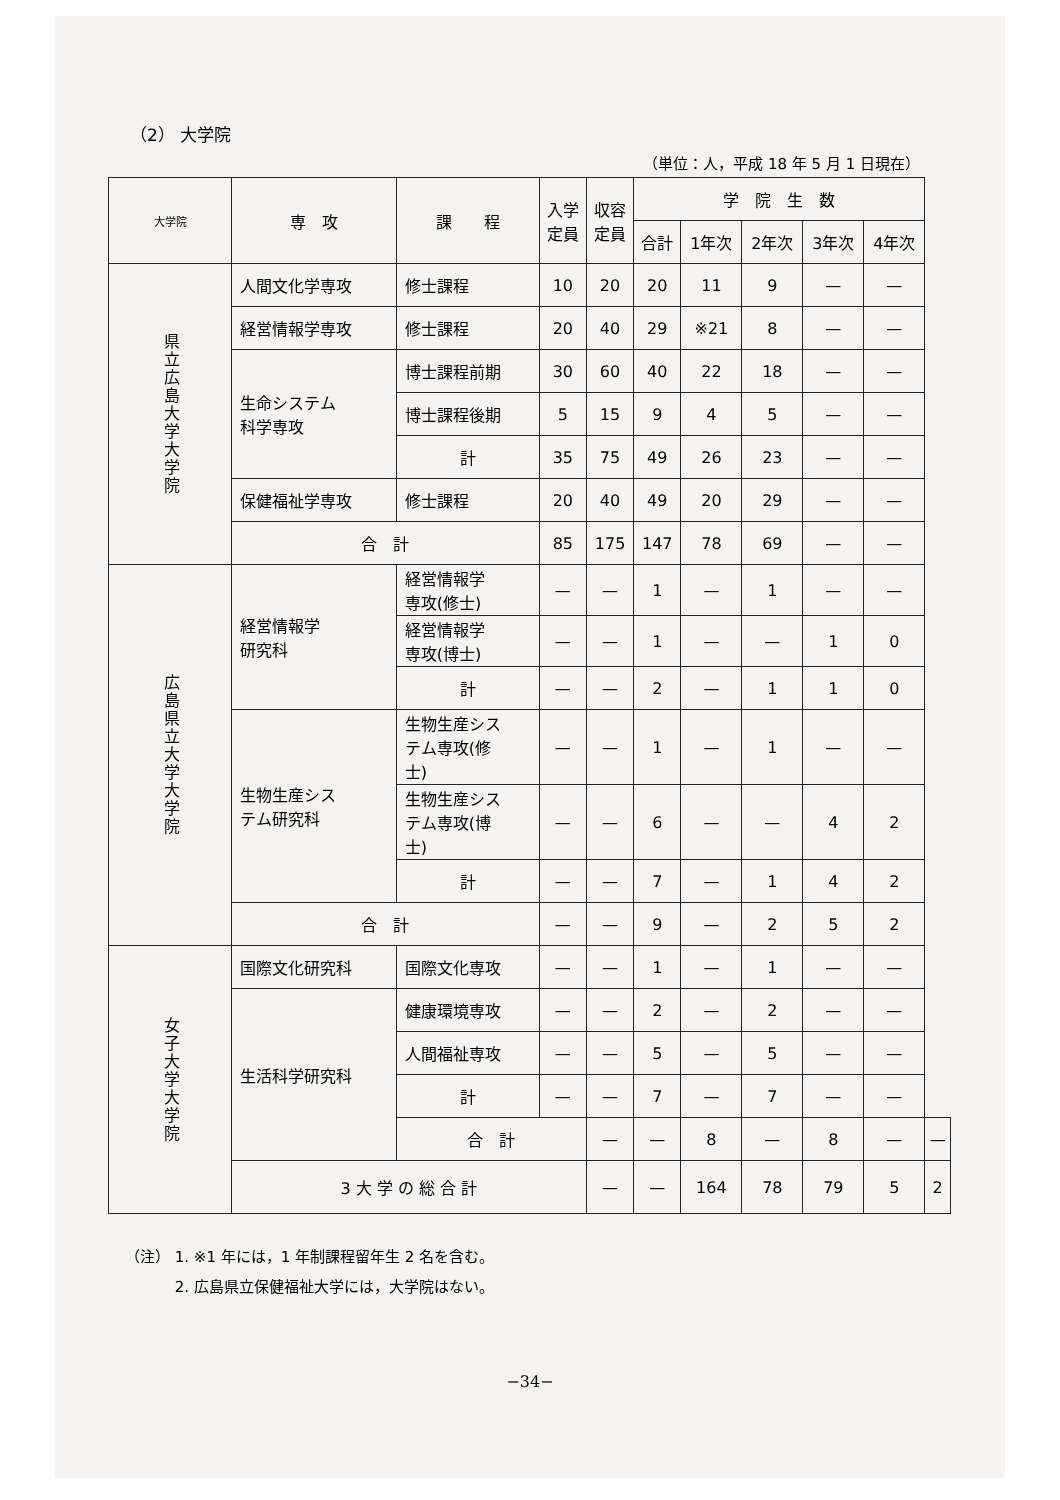（2） 大学院
（単位：人，平成 18 年 5 月 1 日現在）
| 大学院 | 専 攻 | 課 程 | 入学 定員 | 収容 定員 | 学 院 生 数 | | | | | |
| --- | --- | --- | --- | --- | --- | --- | --- | --- | --- | --- |
| | | | | | 合計 | 1年次 | 2年次 | 3年次 | 4年次 | |
| 県立広島大学大学院 | 人間文化学専攻 | 修士課程 | 10 | 20 | 20 | 11 | 9 | — | — | |
| | 経営情報学専攻 | 修士課程 | 20 | 40 | 29 | ※21 | 8 | — | — | |
| | 生命システム 科学専攻 | 博士課程前期 | 30 | 60 | 40 | 22 | 18 | — | — | |
| | | 博士課程後期 | 5 | 15 | 9 | 4 | 5 | — | — | |
| | | 計 | 35 | 75 | 49 | 26 | 23 | — | — | |
| | 保健福祉学専攻 | 修士課程 | 20 | 40 | 49 | 20 | 29 | — | — | |
| | 合 計 | | 85 | 175 | 147 | 78 | 69 | — | — | |
| 広島県立大学大学院 | 経営情報学 研究科 | 経営情報学 専攻(修士) | — | — | 1 | — | 1 | — | — | |
| | | 経営情報学 専攻(博士) | — | — | 1 | — | — | 1 | 0 | |
| | | 計 | — | — | 2 | — | 1 | 1 | 0 | |
| | 生物生産シス テム研究科 | 生物生産シス テム専攻(修 士) | — | — | 1 | — | 1 | — | — | |
| | | 生物生産シス テム専攻(博 士) | — | — | 6 | — | — | 4 | 2 | |
| | | 計 | — | — | 7 | — | 1 | 4 | 2 | |
| | 合 計 | | — | — | 9 | — | 2 | 5 | 2 | |
| 女子大学大学院 | 国際文化研究科 | 国際文化専攻 | — | — | 1 | — | 1 | — | — | |
| | 生活科学研究科 | 健康環境専攻 | — | — | 2 | — | 2 | — | — | |
| | | 人間福祉専攻 | — | — | 5 | — | 5 | — | — | |
| | | 計 | — | — | 7 | — | 7 | — | — | |
| | | 合 計 | | — | — | 8 | — | 8 | — | — |
| | 3 大 学 の 総 合 計 | | | — | — | 164 | 78 | 79 | 5 | 2 |
（注） 1. ※1 年には，1 年制課程留年生 2 名を含む。
　　　 2. 広島県立保健福祉大学には，大学院はない。
−34−